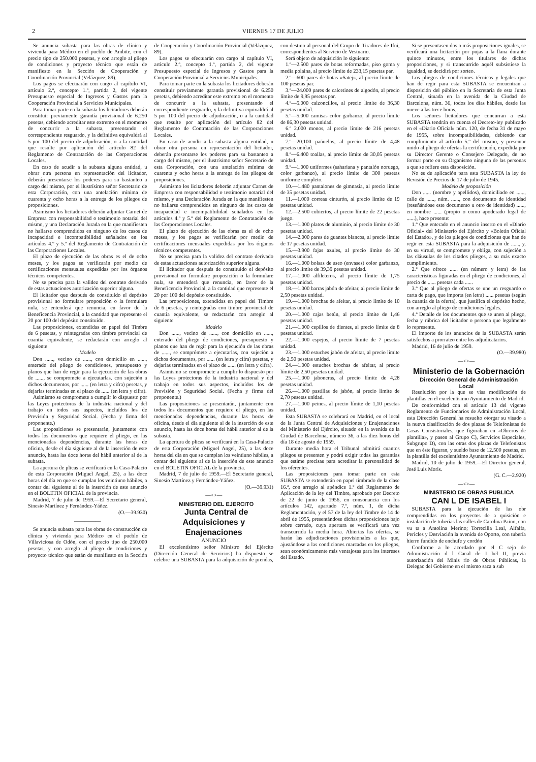2 VIERNES 17 DE JULIO
Se anuncia subasta para las obras de clínica y vivienda para Médico en el pueblo de Ambite, con el precio tipo de 250.000 pesetas, y con arreglo al pliego de condiciones y proyecto técnico que están de manifiesto en la Sección de Cooperación y Coordinación Provincial (Velázquez, 89).
Los pagos se efectuarán con cargo al capítulo VI, artículo 2.º, concepto 1.º, partida 2, del vigente Presupuesto especial de Ingresos y Gastos para la Cooperación Provincial a Servicios Municipales.
Para tomar parte en la subasta los licitadores deberán constituir previamente garantía provisional de 6.250 pesetas, debiendo acreditar este extremo en el momento de concurrir a la subasta, presentando el correspondiente resguardo, y la definitiva equivaldrá al 5 por 100 del precio de adjudicación, o a la cantidad que resulte por aplicación del artículo 82 del Reglamento de Contratación de las Corporaciones Locales.
En caso de acudir a la subasta alguna entidad, u obrar otra persona en representación del licitador, deberán presentarse los poderes para su bastanteo a cargo del mismo, por el ilustrísimo señor Secretario de esta Corporación, con una antelación mínima de cuarenta y ocho horas a la entrega de los pliegos de proposiciones.
Asimismo los licitadores deberán adjuntar Carnet de Empresa con responsabilidad o testimonio notarial del mismo, y una Declaración Jurada en la que manifiesten no hallarse comprendidos en ninguno de los casos de incapacidad e incompatibilidad señalados en los artículos 4.º y 5.º del Reglamento de Contratación de las Corporaciones Locales.
El plazo de ejecución de las obras es el de ocho meses, y los pagos se verificarán por medio de certificaciones mensuales expedidas por los órganos técnicos competentes.
No se precisa para la validez del contrato derivado de estas actuaciones autorización superior alguna.
El licitador que después de constituído el depósito provisional no formulare proposición o la formulare nula, se entenderá que renuncia, en favor de la Beneficencia Provincial, a la cantidad que represente el 20 por 100 del depósito constituído.
Las proposiciones, extendidas en papel del Timbre de 6 pesetas, y reintegradas con timbre provincial de cuantía equivalente, se redactarán con arreglo al siguiente
Modelo
Don ......, vecino de ......, con domicilio en ......, enterado del pliego de condiciones, presupuesto y planos que han de regir para la ejecución de las obras de ......, se compromete a ejecutarlas, con sujeción a dichos documentos, por ...... (en letra y cifra) pesetas, y dejarlas terminadas en el plazo de ...... (en letra y cifra).
Asimismo se compromete a cumplir lo dispuesto por las Leyes protectoras de la industria nacional y del trabajo en todos sus aspectos, incluídos los de Previsión y Seguridad Social. (Fecha y firma del proponente.)
Las proposiciones se presentarán, juntamente con todos los documentos que requiere el pliego, en las mencionadas dependencias, durante las horas de oficina, desde el día siguiente al de la inserción de este anuncio, hasta las doce horas del hábil anterior al de la subasta.
La apertura de plicas se verificará en la Casa-Palacio de esta Corporación (Miguel Angel, 25), a las doce horas del día en que se cumplan los veintiuno hábiles, a contar del siguiente al de la inserción de este anuncio en el BOLETIN OFICIAL de la provincia.
Madrid, 7 de julio de 1959.—El Secretario general, Sinesio Martínez y Fernández-Yáñez.
(O.—39.930)
—————
Se anuncia subasta para las obras de construcción de clínica y vivienda para Médico en el pueblo de Villaviciosa de Odón, con el precio tipo de 250.000 pesetas, y con arreglo al pliego de condiciones y proyecto técnico que están de manifiesto en la Sección de Cooperación y Coordinación Provincial (Velázquez, 89).
Los pagos se efectuarán con cargo al capítulo VI, artículo 2.º, concepto 1.º, partida 2, del vigente Presupuesto especial de Ingresos y Gastos para la Cooperación Provincial a Servicios Municipales.
Para tomar parte en la subasta los licitadores deberán constituir previamente garantía provisional de 6.250 pesetas, debiendo acreditar este extremo en el momento de concurrir a la subasta, presentando el correspondiente resguardo, y la definitiva equivaldrá al 5 por 100 del precio de adjudicación, o a la cantidad que resulte por aplicación del artículo 82 del Reglamento de Contratación de las Corporaciones Locales.
En caso de acudir a la subasta alguna entidad, u obrar otra persona en representación del licitador, deberán presentarse los poderes para su bastanteo a cargo del mismo, por el ilustrísimo señor Secretario de esta Corporación, con una antelación mínima de cuarenta y ocho horas a la entrega de los pliegos de proposiciones.
Asimismo los licitadores deberán adjuntar Carnet de Empresa con responsabilidad o testimonio notarial del mismo, y una Declaración Jurada en la que manifiesten no hallarse comprendidos en ninguno de los casos de incapacidad e incompatibilidad señalados en los artículos 4.º y 5.º del Reglamento de Contratación de las Corporaciones Locales.
El plazo de ejecución de las obras es el de ocho meses, y los pagos se verificarán por medio de certificaciones mensuales expedidas por los órganos técnicos competentes.
No se precisa para la validez del contrato derivado de estas actuaciones autorización superior alguna.
El licitador que después de constituído el depósito provisional no formulare proposición o la formulare nula, se entenderá que renuncia, en favor de la Beneficencia Provincial, a la cantidad que represente el 20 por 100 del depósito constituído.
Las proposiciones, extendidas en papel del Timbre de 6 pesetas, y reintegradas con timbre provincial de cuantía equivalente, se redactarán con arreglo al siguiente
Modelo
Don ......, vecino de ......, con domicilio en ......, enterado del pliego de condiciones, presupuesto y planos que han de regir para la ejecución de las obras de ......, se comprómete a ejecutarlas, con sujeción a dichos documentos, por ...... (en letra y cifra) pesetas, y dejarlas terminadas en el plazo de ...... (en letra y cifra).
Asimismo se compromete a cumplir lo dispuesto por las Leyes protectoras de la industria nacional y del trabajo en todos sus aspectos, incluídos los de Previsión y Seguridad Social. (Fecha y firma del proponente.)
Las proposiciones se presentarán, juntamente con todos los documentos que requiere el pliego, en las mencionadas dependencias, durante las horas de oficina, desde el día siguiente al de la inserción de este anuncio, hasta las doce horas del hábil anterior al de la subasta.
La apertura de plicas se verificará en la Casa-Palacio de esta Corporación (Miguel Angel, 25), a las doce horas del día en que se cumplan los veintiuno hábiles, a contar del siguiente al de la inserción de este anuncio en el BOLETIN OFICIAL de la provincia.
Madrid, 7 de julio de 1959.—El Secretario general, Sinesio Martínez y Fernández-Yáñez.
(O.—39.931)
—<>—
MINISTERIO DEL EJERCITO
Junta Central de Adquisiciones y Enajenaciones
ANUNCIO
El excelentísimo señor Ministro del Ejército (Dirección General de Servicios) ha dispuesto se celebre una SUBASTA para la adquisición de prendas, con destino al personal del Grupo de Tiradores de Ifni, correspondientes al Servicio de Vestuario.
Será objeto de adquisición lo siguiente:
1.º—2.500 pares de botas reformadas, piso goma y media polaina, al precio límite de 233,15 pesetas par.
2.º—600 pares de botas «Satej», al precio límite de 100 pesetas par.
3.º—24.000 pares de calcetines de algodón, al precio límite de 9,95 pesetas par.
4.º—5.000 calzoncillos, al precio límite de 36,30 pesetas unidad.
5.º—5.000 camisas color garbanzo, al precio límite de 86,30 pesetas unidad.
6.º 2.000 monos, al precio límite de 216 pesetas unidad.
7.º—20.100 pañuelos, al precio límite de 4,48 pesetas unidad.
8.º—6.400 toallas, al precio límite de 30,05 pesetas unidad.
9.º—1.000 uniformes (sahariana y pantalón noruego, color garbanzo), al precio límite de 300 pesetas uniforme completo.
10.—1.480 pantalones de gimnasia, al precio límite de 35 pesetas unidad.
11.—1.000 correas cinturón, al precio límite de 19 pesetas unidad.
12.—2.500 cubiertos, al precio límite de 22 pesetas juego.
13.—1.000 platos de aluminio, al precio límite de 30 pesetas unidad.
14.—2.000 pares de guantes blancos, al precio límite de 17 pesetas unidad.
15.—3.900 fajas azules, al precio límite de 30 pesetas unidad.
16.—1.000 bolsas de aseo (envases) color garbanzo, al precio límite de 39,39 pesetas unidad.
17.—1.000 alfileteros, al precio límite de 1,75 pesetas unidad.
18.—1.000 barras jabón de afeitar, al precio límite de 2,50 pesetas unidad.
19.—1.000 brochas de afeitar, al precio límite de 10 pesetas unidad.
20.—1.000 cajas betún, al precio límite de 1,46 pesetas unidad.
21.—1.000 cepillos de dientes, al precio límite de 8 pesetas unidad.
22.—1.000 espejos, al precio límite de 7 pesetas unidad.
23.—1.000 estuches jabón de afeitar, al precio límite de 2,50 pesetas unidad.
24.—1.000 estuches brochas de afeitar, al precio límite de 2,50 pesetas unidad.
25.—1.000 jaboneras, al precio límite de 4,28 pesetas unidad.
26.—1.000 pastillas de jabón, al precio límite de 2,70 pesetas unidad.
27.—1.000 peines, al precio límite de 1,10 pesetas unidad.
Esta SUBASTA se celebrará en Madrid, en el local de la Junta Central de Adquisiciones y Enajenaciones del Ministerio del Ejército, situado en la avenida de la Ciudad de Barcelona, número 36, a las diez horas del día 18 de agosto de 1959.
Durante media hora el Tribunal admitirá cuantos pliegos se presenten y podrá exigir todas las garantías que estime precisas para acreditar la personalidad de los oferentes.
Las proposiciones para tomar parte en esta SUBASTA se extenderán en papel timbrado de la clase 16.ª, con arreglo al apéndice 1.º del Reglamento de Aplicación de la ley del Timbre, aprobado por Decreto de 22 de junio de 1956, en consonancia con los artículos 142, apartado 7.º, núm. 1, de dicha Reglamentación, y el 57 de la ley del Timbre de 14 de abril de 1955, presentándose dichas proposiciones bajo sobre cerrado, cuya apertura se verificará una vez transcurrida la media hora. Abiertas las ofertas, se harán las adjudicaciones provisionales a las que, ajustándose a las condiciones marcadas en los pliegos, sean económicamente más ventajosas para los intereses del Estado.
Si se presentasen dos o más proposiciones iguales, se verificará una licitación por pujas a la llana durante quince minutos, entre los titulares de dichas proposiciones, y si transcurrido aquél subsistiese la igualdad, se decidirá por sorteo.
Los pliegos de condiciones técnicas y legales que han de regir para esta SUBASTA se encuentran a disposición del público en la Secretaría de esta Junta Central, situada en la avenida de la Ciudad de Barcelona, núm. 36, todos los días hábiles, desde las nueve a las trece horas.
Los señores licitadores que concurran a esta SUBASTA tendrán en cuenta el Decreto-ley publicado en el «Diario Oficial» núm. 120, de fecha 31 de mayo de 1955, sobre incompatibilidades, debiendo dar cumplimiento al artículo 5.º del mismo, y presentar unido al pliego de ofertas la certificación, expedida por su Director Gerente o Consejero Delegado, de no formar parte en su Organismo ninguna de las personas a que se refiere esta disposición.
No es de aplicación para esta SUBASTA la ley de Revisión de Precios de 17 de julio de 1945.
Modelo de proposición
Don ...... (nombre y apellidos), domiciliado en ......, calle de ......, núm. ......, con documento de identidad (reseñándose este documento u otro de identidad) ......, en nombre ...... (propio o como apoderado legal de ......), hace presente:
1.º Que enterado en el anuncio inserto en el «Diario Oficial» del Ministerio del Ejército y «Boletín Oficial del Estado», y de los pliegos de condiciones que han de regir en esta SUBASTA para la adquisición de ......, y, en su virtud, se compromete y obliga, con sujeción a las cláusulas de los citados pliegos, a su más exacto cumplimiento.
2.º Que ofrece ...... (en número y letra) de las características figuradas en el pliego de condiciones, al precio de ...... pesetas cada ......
3.º Que al pliego de ofertas se une un resguardo o carta de pago, que importa (en letra) ...... pesetas (según la cuantía de la oferta), que justifica el depósito hecho, con arreglo al pliego de condiciones legales.
4.º Detalle de los documentos que se unen al pliego, fecha y rúbrica del licitador o persona que legalmente lo represente.
El importe de los anuncios de la SUBASTA serán satisfechos a prorrateo entre los adjudicatarios.
Madrid, 16 de julio de 1959.
(O.—39.980)
—<>—
Ministerio de la Gobernación
Dirección General de Administración Local
Resolución por la que se visa modificación de plantillas en el excelentísimo Ayuntamiento de Madrid.
De conformidad con el artículo 13 del vigente Reglamento de Funcionarios de Administración Local, esta Dirección General ha resuelto otorgar su visado a la nueva clasificación de dos plazas de Telefonistas de Casas Consistoriales, que figuraban en «Obreros de plantilla», y pasen al Grupo C), Servicios Especiales, Subgrupo D), con las otras dos plazas de Telefonistas que en éste figuran, y sueldo base de 12.500 pesetas, en la plantilla del excelentísimo Ayuntamiento de Madrid.
Madrid, 10 de julio de 1959.—El Director general, José Luis Moris.
(G. C.—2.920)
—<>—
MINISTERIO DE OBRAS PUBLICA
CAN L DE ISABEL I
SUBASTA para la ejecución de las obr comprendidas en los proyectos de a quisición e instalación de tuberías las calles de Carolina Paino, con vu ta a Antolina Merino; Torrecilla Leal, Alfalfa, Pericles y Desviación la avenida de Oporto, con tubería hierro fundido de enchufe y cordón
Conforme a lo acordado por el C sejo de Administración d l Canal de I bel II, previa autorización del Minis rio de Obras Públicas, la Delegac del Gobierno en el mismo saca a sub